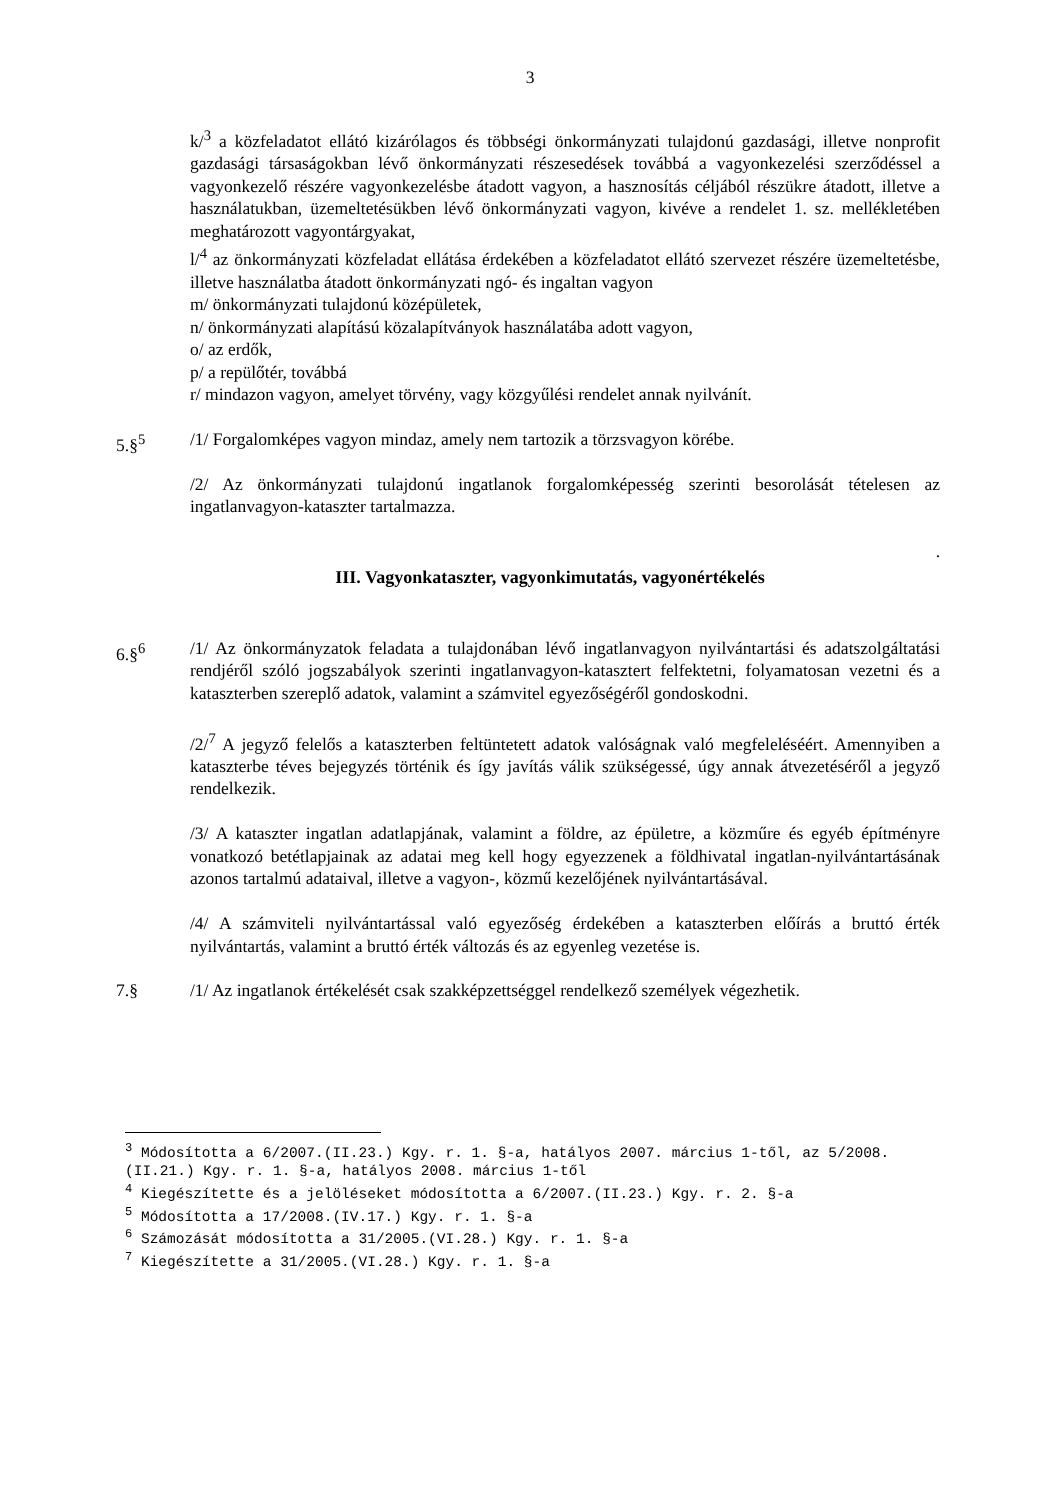3
k/<sup>3</sup> a közfeladatot ellátó kizárólagos és többségi önkormányzati tulajdonú gazdasági, illetve nonprofit gazdasági társaságokban lévő önkormányzati részesedések továbbá a vagyonkezelési szerződéssel a vagyonkezelő részére vagyonkezelésbe átadott vagyon, a hasznosítás céljából részükre átadott, illetve a használatukban, üzemeltetésükben lévő önkormányzati vagyon, kivéve a rendelet 1. sz. mellékletében meghatározott vagyontárgyakat,
l/<sup>4</sup> az önkormányzati közfeladat ellátása érdekében a közfeladatot ellátó szervezet részére üzemeltetésbe, illetve használatba átadott önkormányzati ngó- és ingaltan vagyon
m/ önkormányzati tulajdonú középületek,
n/ önkormányzati alapítású közalapítványok használatába adott vagyon,
o/ az erdők,
p/ a repülőtér, továbbá
r/ mindazon vagyon, amelyet törvény, vagy közgyűlési rendelet annak nyilvánít.
5.§<sup>5</sup> /1/ Forgalomképes vagyon mindaz, amely nem tartozik a törzsvagyon körébe.
/2/ Az önkormányzati tulajdonú ingatlanok forgalomképesség szerinti besorolását tételesen az ingatlanvagyon-kataszter tartalmazza.
.
III. Vagyonkataszter, vagyonkimutatás, vagyonértékelés
6.§<sup>6</sup> /1/ Az önkormányzatok feladata a tulajdonában lévő ingatlanvagyon nyilvántartási és adatszolgáltatási rendjéről szóló jogszabályok szerinti ingatlanvagyon-katasztert felfektetni, folyamatosan vezetni és a kataszterben szereplő adatok, valamint a számvitel egyezőségéről gondoskodni.
/2/<sup>7</sup> A jegyző felelős a kataszterben feltüntetett adatok valóságnak való megfeleléséért. Amennyiben a kataszterbe téves bejegyzés történik és így javítás válik szükségessé, úgy annak átvezetéséről a jegyző rendelkezik.
/3/ A kataszter ingatlan adatlapjának, valamint a földre, az épületre, a közműre és egyéb építményre vonatkozó betétlapjainak az adatai meg kell hogy egyezzenek a földhivatal ingatlan-nyilvántartásának azonos tartalmú adataival, illetve a vagyon-, közmű kezelőjének nyilvántartásával.
/4/ A számviteli nyilvántartással való egyezőség érdekében a kataszterben előírás a bruttó érték nyilvántartás, valamint a bruttó érték változás és az egyenleg vezetése is.
7.§ /1/ Az ingatlanok értékelését csak szakképzettséggel rendelkező személyek végezhetik.
<sup>3</sup> Módosította a 6/2007.(II.23.) Kgy. r. 1. §-a, hatályos 2007. március 1-től, az 5/2008.(II.21.) Kgy. r. 1. §-a, hatályos 2008. március 1-től
<sup>4</sup> Kiegészítette és a jelöléseket módosította a 6/2007.(II.23.) Kgy. r. 2. §-a
<sup>5</sup> Módosította a 17/2008.(IV.17.) Kgy. r. 1. §-a
<sup>6</sup> Számozását módosította a 31/2005.(VI.28.) Kgy. r. 1. §-a
<sup>7</sup> Kiegészítette a 31/2005.(VI.28.) Kgy. r. 1. §-a